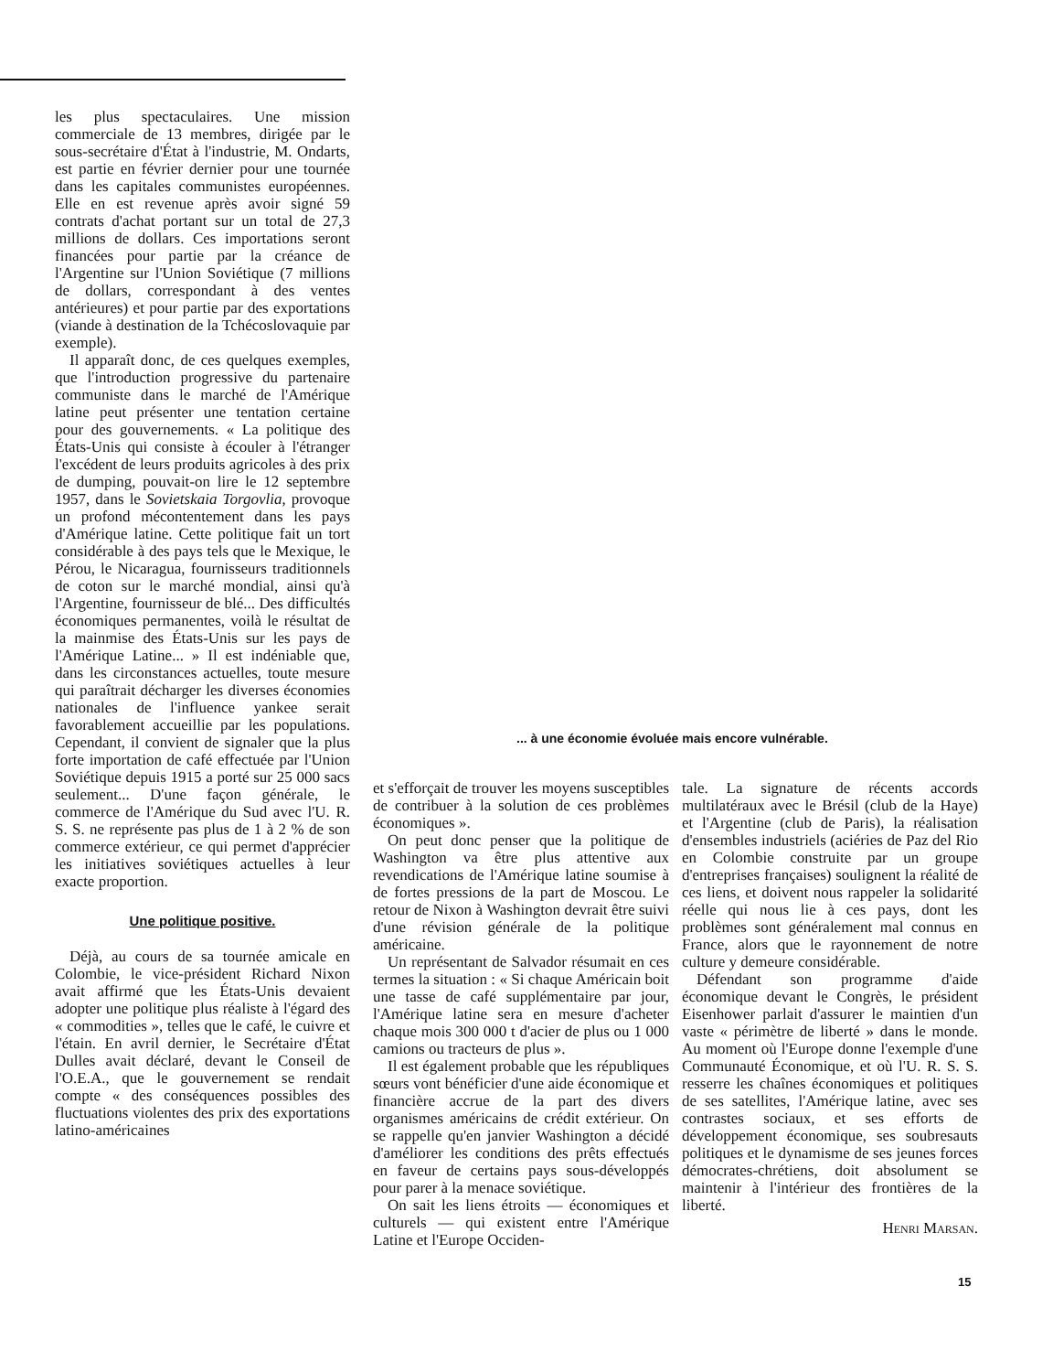les plus spectaculaires. Une mission commerciale de 13 membres, dirigée par le sous-secrétaire d'État à l'industrie, M. Ondarts, est partie en février dernier pour une tournée dans les capitales communistes européennes. Elle en est revenue après avoir signé 59 contrats d'achat portant sur un total de 27,3 millions de dollars. Ces importations seront financées pour partie par la créance de l'Argentine sur l'Union Soviétique (7 millions de dollars, correspondant à des ventes antérieures) et pour partie par des exportations (viande à destination de la Tchécoslovaquie par exemple).
Il apparaît donc, de ces quelques exemples, que l'introduction progressive du partenaire communiste dans le marché de l'Amérique latine peut présenter une tentation certaine pour des gouvernements. « La politique des États-Unis qui consiste à écouler à l'étranger l'excédent de leurs produits agricoles à des prix de dumping, pouvait-on lire le 12 septembre 1957, dans le Sovietskaia Torgovlia, provoque un profond mécontentement dans les pays d'Amérique latine. Cette politique fait un tort considérable à des pays tels que le Mexique, le Pérou, le Nicaragua, fournisseurs traditionnels de coton sur le marché mondial, ainsi qu'à l'Argentine, fournisseur de blé... Des difficultés économiques permanentes, voilà le résultat de la mainmise des États-Unis sur les pays de l'Amérique Latine... » Il est indéniable que, dans les circonstances actuelles, toute mesure qui paraîtrait décharger les diverses économies nationales de l'influence yankee serait favorablement accueillie par les populations. Cependant, il convient de signaler que la plus forte importation de café effectuée par l'Union Soviétique depuis 1915 a porté sur 25 000 sacs seulement... D'une façon générale, le commerce de l'Amérique du Sud avec l'U. R. S. S. ne représente pas plus de 1 à 2 % de son commerce extérieur, ce qui permet d'apprécier les initiatives soviétiques actuelles à leur exacte proportion.
Une politique positive.
Déjà, au cours de sa tournée amicale en Colombie, le vice-président Richard Nixon avait affirmé que les États-Unis devaient adopter une politique plus réaliste à l'égard des « commodities », telles que le café, le cuivre et l'étain. En avril dernier, le Secrétaire d'État Dulles avait déclaré, devant le Conseil de l'O.E.A., que le gouvernement se rendait compte « des conséquences possibles des fluctuations violentes des prix des exportations latino-américaines
... à une économie évoluée mais encore vulnérable.
et s'efforçait de trouver les moyens susceptibles de contribuer à la solution de ces problèmes économiques ».
On peut donc penser que la politique de Washington va être plus attentive aux revendications de l'Amérique latine soumise à de fortes pressions de la part de Moscou. Le retour de Nixon à Washington devrait être suivi d'une révision générale de la politique américaine.
Un représentant de Salvador résumait en ces termes la situation : « Si chaque Américain boit une tasse de café supplémentaire par jour, l'Amérique latine sera en mesure d'acheter chaque mois 300 000 t d'acier de plus ou 1 000 camions ou tracteurs de plus ».
Il est également probable que les républiques sœurs vont bénéficier d'une aide économique et financière accrue de la part des divers organismes américains de crédit extérieur. On se rappelle qu'en janvier Washington a décidé d'améliorer les conditions des prêts effectués en faveur de certains pays sous-développés pour parer à la menace soviétique.
On sait les liens étroits — économiques et culturels — qui existent entre l'Amérique Latine et l'Europe Occiden-
tale. La signature de récents accords multilatéraux avec le Brésil (club de la Haye) et l'Argentine (club de Paris), la réalisation d'ensembles industriels (aciéries de Paz del Rio en Colombie construite par un groupe d'entreprises françaises) soulignent la réalité de ces liens, et doivent nous rappeler la solidarité réelle qui nous lie à ces pays, dont les problèmes sont généralement mal connus en France, alors que le rayonnement de notre culture y demeure considérable.
Défendant son programme d'aide économique devant le Congrès, le président Eisenhower parlait d'assurer le maintien d'un vaste « périmètre de liberté » dans le monde. Au moment où l'Europe donne l'exemple d'une Communauté Économique, et où l'U. R. S. S. resserre les chaînes économiques et politiques de ses satellites, l'Amérique latine, avec ses contrastes sociaux, et ses efforts de développement économique, ses soubresauts politiques et le dynamisme de ses jeunes forces démocrates-chrétiens, doit absolument se maintenir à l'intérieur des frontières de la liberté.
Henri Marsan.
15